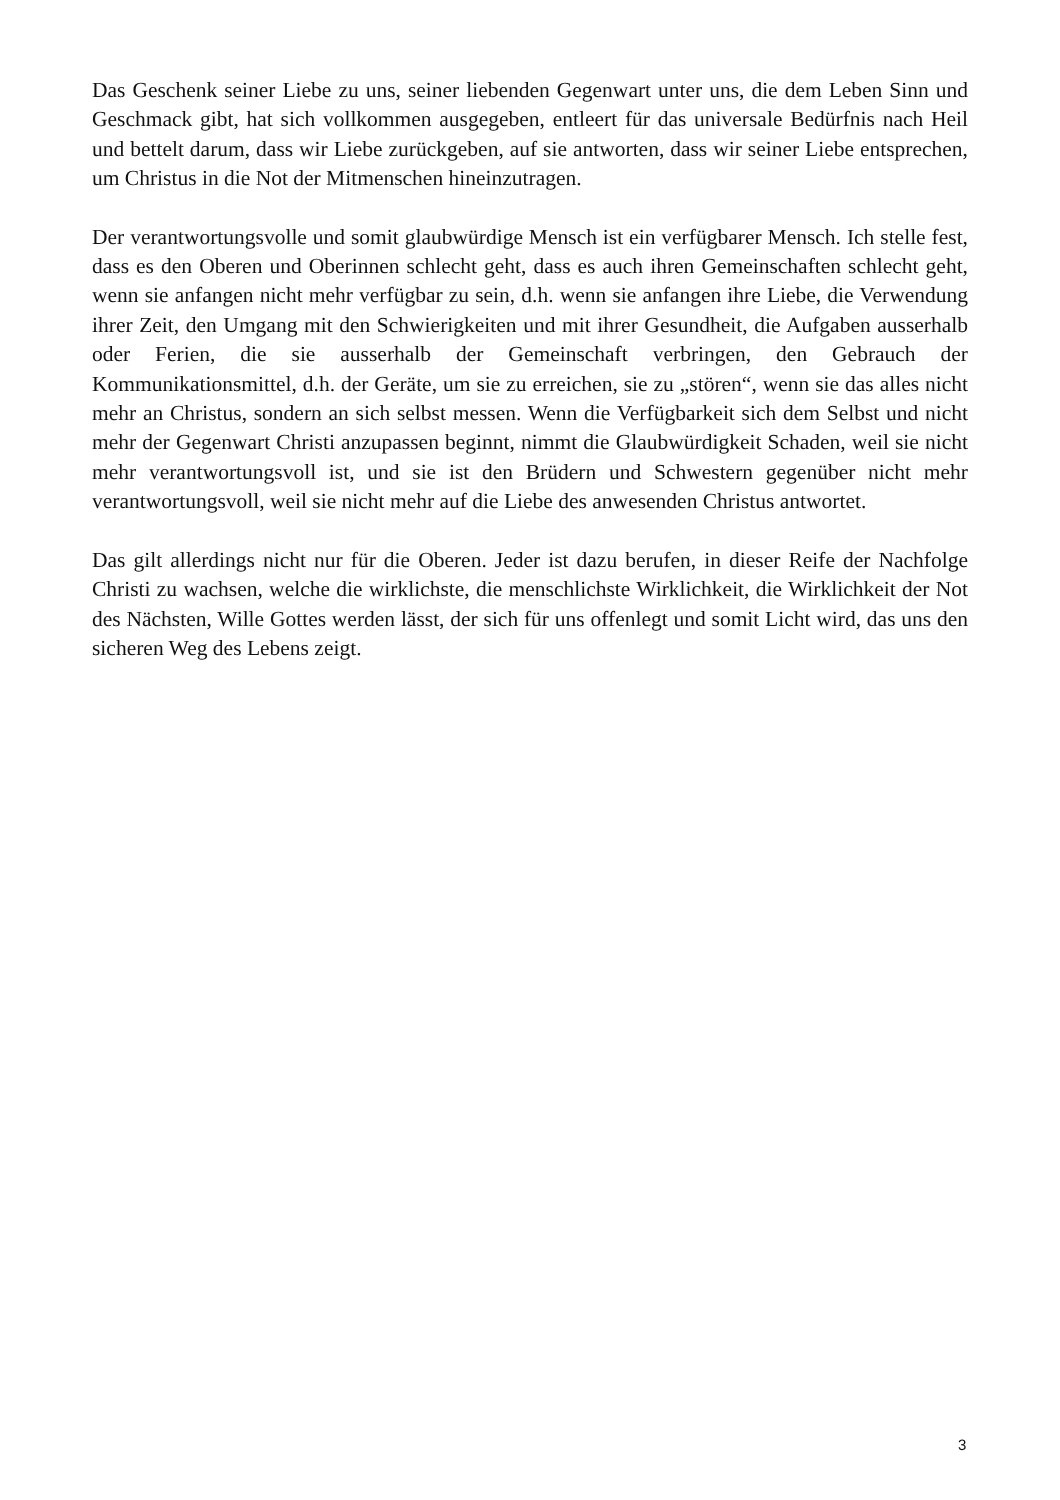Das Geschenk seiner Liebe zu uns, seiner liebenden Gegenwart unter uns, die dem Leben Sinn und Geschmack gibt, hat sich vollkommen ausgegeben, entleert für das universale Bedürfnis nach Heil und bettelt darum, dass wir Liebe zurückgeben, auf sie antworten, dass wir seiner Liebe entsprechen, um Christus in die Not der Mitmenschen hineinzutragen.
Der verantwortungsvolle und somit glaubwürdige Mensch ist ein verfügbarer Mensch. Ich stelle fest, dass es den Oberen und Oberinnen schlecht geht, dass es auch ihren Gemeinschaften schlecht geht, wenn sie anfangen nicht mehr verfügbar zu sein, d.h. wenn sie anfangen ihre Liebe, die Verwendung ihrer Zeit, den Umgang mit den Schwierigkeiten und mit ihrer Gesundheit, die Aufgaben ausserhalb oder Ferien, die sie ausserhalb der Gemeinschaft verbringen, den Gebrauch der Kommunikationsmittel, d.h. der Geräte, um sie zu erreichen, sie zu „stören“, wenn sie das alles nicht mehr an Christus, sondern an sich selbst messen. Wenn die Verfügbarkeit sich dem Selbst und nicht mehr der Gegenwart Christi anzupassen beginnt, nimmt die Glaubwürdigkeit Schaden, weil sie nicht mehr verantwortungsvoll ist, und sie ist den Brüdern und Schwestern gegenüber nicht mehr verantwortungsvoll, weil sie nicht mehr auf die Liebe des anwesenden Christus antwortet.
Das gilt allerdings nicht nur für die Oberen. Jeder ist dazu berufen, in dieser Reife der Nachfolge Christi zu wachsen, welche die wirklichste, die menschlichste Wirklichkeit, die Wirklichkeit der Not des Nächsten, Wille Gottes werden lässt, der sich für uns offenlegt und somit Licht wird, das uns den sicheren Weg des Lebens zeigt.
3